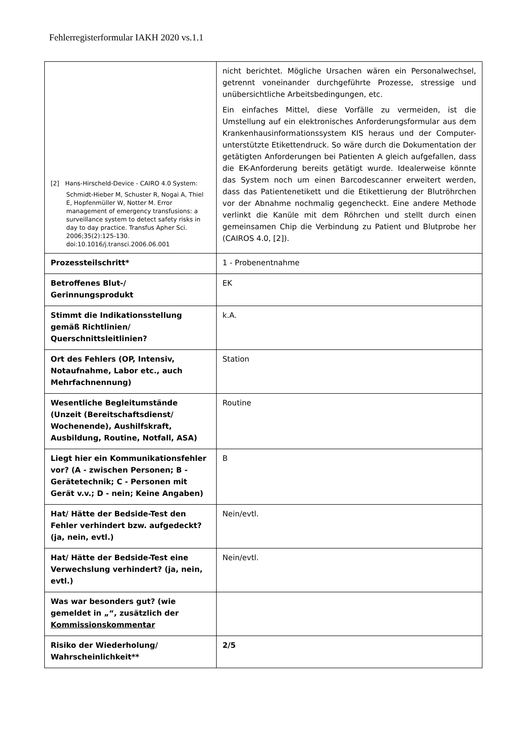Fehlerregisterformular IAKH 2020 vs.1.1
| [2] Hans-Hirscheld-Device - CAIRO 4.0 System: Schmidt-Hieber M, Schuster R, Nogai A, Thiel E, Hopfenmüller W, Notter M. Error management of emergency transfusions: a surveillance system to detect safety risks in day to day practice. Transfus Apher Sci. 2006;35(2):125-130. doi:10.1016/j.transci.2006.06.001 | nicht berichtet. Mögliche Ursachen wären ein Personalwechsel, getrennt voneinander durchgeführte Prozesse, stressige und unübersichtliche Arbeitsbedingungen, etc. Ein einfaches Mittel, diese Vorfälle zu vermeiden, ist die Umstellung auf ein elektronisches Anforderungsformular aus dem Krankenhausinformationssystem KIS heraus und der Computer-unterstützte Etikettendruck. So wäre durch die Dokumentation der getätigten Anforderungen bei Patienten A gleich aufgefallen, dass die EK-Anforderung bereits getätigt wurde. Idealerweise könnte das System noch um einen Barcodescanner erweitert werden, dass das Patientenetikett und die Etikettierung der Blutröhrchen vor der Abnahme nochmalig gegencheckt. Eine andere Methode verlinkt die Kanüle mit dem Röhrchen und stellt durch einen gemeinsamen Chip die Verbindung zu Patient und Blutprobe her (CAIROS 4.0, [2]). |
| Prozessteilschritt* | 1 - Probenentnahme |
| Betroffenes Blut-/ Gerinnungsprodukt | EK |
| Stimmt die Indikationsstellung gemäß Richtlinien/ Querschnittsleitlinien? | k.A. |
| Ort des Fehlers (OP, Intensiv, Notaufnahme, Labor etc., auch Mehrfachnennung) | Station |
| Wesentliche Begleitumstände (Unzeit (Bereitschaftsdienst/ Wochenende), Aushilfskraft, Ausbildung, Routine, Notfall, ASA) | Routine |
| Liegt hier ein Kommunikationsfehler vor? (A - zwischen Personen; B - Gerätetechnik; C - Personen mit Gerät v.v.; D - nein; Keine Angaben) | B |
| Hat/ Hätte der Bedside-Test den Fehler verhindert bzw. aufgedeckt? (ja, nein, evtl.) | Nein/evtl. |
| Hat/ Hätte der Bedside-Test eine Verwechslung verhindert? (ja, nein, evtl.) | Nein/evtl. |
| Was war besonders gut? (wie gemeldet in „“, zusätzlich der Kommissionskommentar | |
| Risiko der Wiederholung/ Wahrscheinlichkeit** | 2/5 |